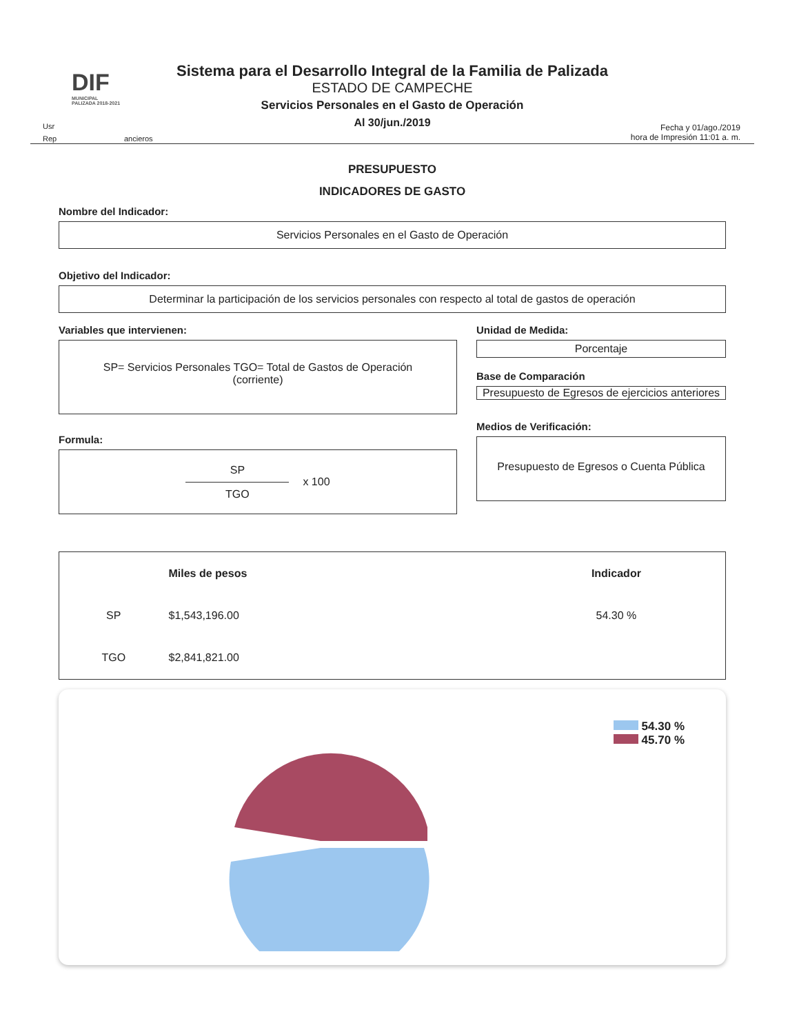DIF
MUNICIPAL
PALIZADA 2018-2021
Usr
Rep ancieros
Sistema para el Desarrollo Integral de la Familia de Palizada
ESTADO DE CAMPECHE
Servicios Personales en el Gasto de Operación
Al 30/jun./2019
Fecha y 01/ago./2019
hora de Impresión 11:01 a. m.
PRESUPUESTO
INDICADORES DE GASTO
Nombre del Indicador:
Servicios Personales en el Gasto de Operación
Objetivo del Indicador:
Determinar la participación de los servicios personales con respecto al total de gastos de operación
Variables que intervienen:
SP= Servicios Personales TGO= Total de Gastos de Operación
(corriente)
Formula:
SP
TGO
x 100
Unidad de Medida:
Porcentaje
Base de Comparación
Presupuesto de Egresos de ejercicios anteriores
Medios de Verificación:
Presupuesto de Egresos o Cuenta Pública
| | Miles de pesos | Indicador |
| --- | --- | --- |
| SP | $1,543,196.00 | 54.30 % |
| TGO | $2,841,821.00 | |
54.30 %
45.70 %